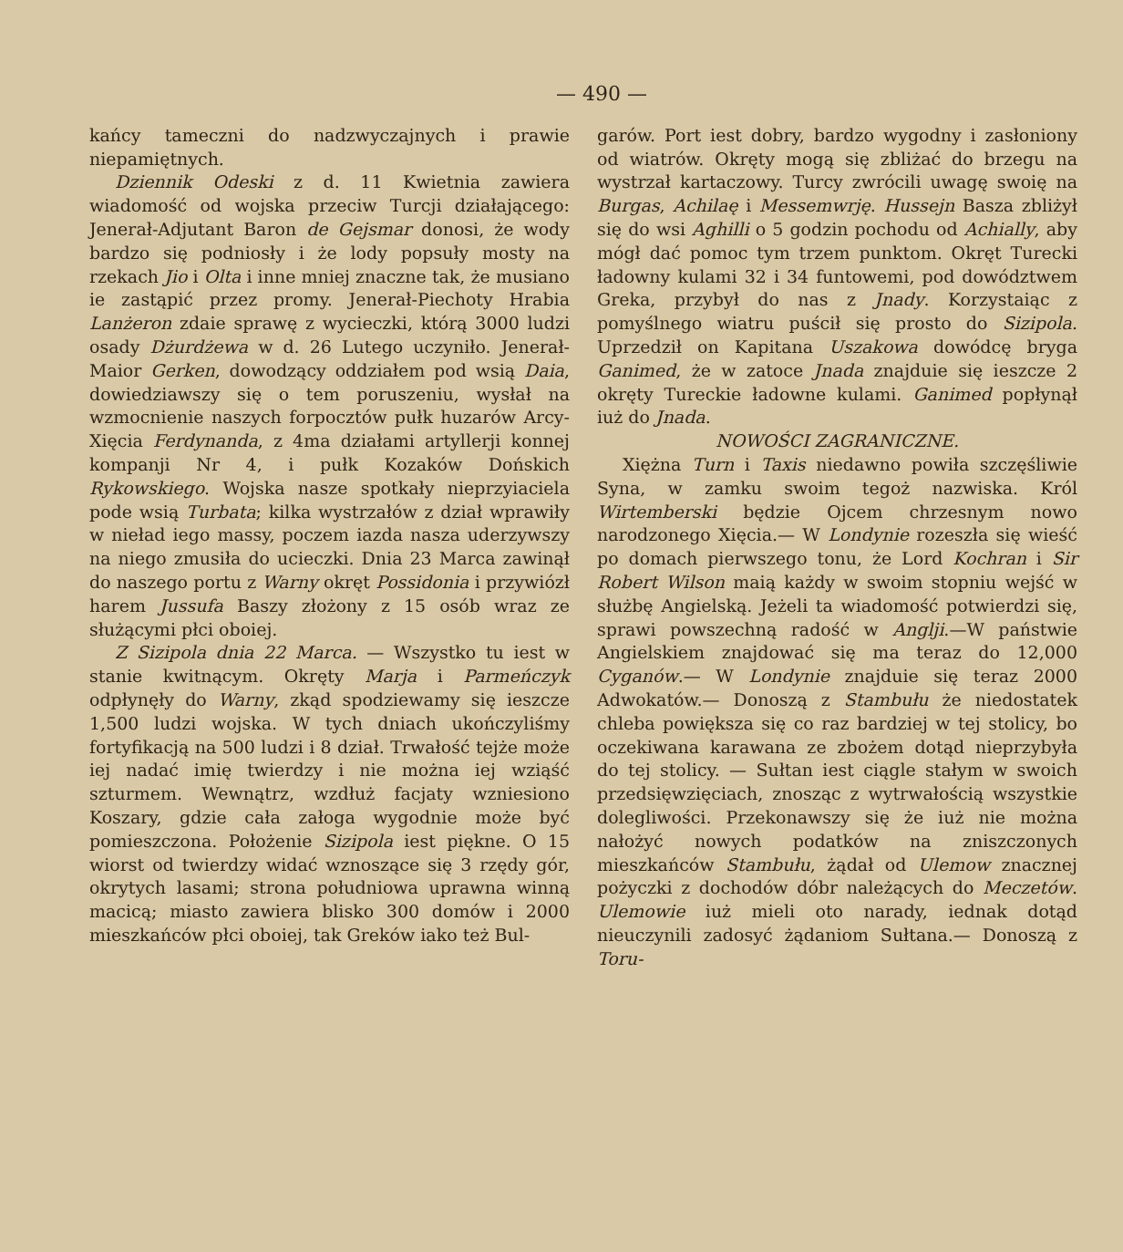— 490 —
kańcy tameczni do nadzwyczajnych i prawie niepamiętnych.
Dziennik Odeski z d. 11 Kwietnia zawiera wiadomość od wojska przeciw Turcji działającego: Jenerał-Adjutant Baron de Gejsmar donosi, że wody bardzo się podniosły i że lody popsuły mosty na rzekach Jio i Olta i inne mniej znaczne tak, że musiano ie zastąpić przez promy. Jenerał-Piechoty Hrabia Lanżeron zdaie sprawę z wycieczki, którą 3000 ludzi osady Dżurdżewa w d. 26 Lutego uczyniło. Jenerał-Maior Gerken, dowodzący oddziałem pod wsią Daia, dowiedziawszy się o tem poruszeniu, wysłał na wzmocnienie naszych forpocztów pułk huzarów Arcy-Xięcia Ferdynanda, z 4ma działami artyllerji konnej kompanji Nr 4, i pułk Kozaków Dońskich Rykowskiego. Wojska nasze spotkały nieprzyiaciela pode wsią Turbata; kilka wystrzałów z dział wprawiły w nieład iego massy, poczem iazda nasza uderzywszy na niego zmusiła do ucieczki. Dnia 23 Marca zawinął do naszego portu z Warny okręt Possidonia i przywiózł harem Jussufa Baszy złożony z 15 osób wraz ze służącymi płci oboiej.
Z Sizipola dnia 22 Marca. — Wszystko tu iest w stanie kwitnącym. Okręty Marja i Parmeńczyk odpłynęły do Warny, zkąd spodziewamy się ieszcze 1,500 ludzi wojska. W tych dniach ukończyliśmy fortyfikacją na 500 ludzi i 8 dział. Trwałość tejże może iej nadać imię twierdzy i nie można iej wziąść szturmem. Wewnątrz, wzdłuż facjaty wzniesiono Koszary, gdzie cała załoga wygodnie może być pomieszczona. Położenie Sizipola iest piękne. O 15 wiorst od twierdzy widać wznoszące się 3 rzędy gór, okrytych lasami; strona południowa uprawna winną macicą; miasto zawiera blisko 300 domów i 2000 mieszkańców płci oboiej, tak Greków iako też Bul-
garów. Port iest dobry, bardzo wygodny i zasłoniony od wiatrów. Okręty mogą się zbliżać do brzegu na wystrzał kartaczowy. Turcy zwrócili uwagę swoię na Burgas, Achilaę i Messemwrję. Hussejn Basza zbliżył się do wsi Aghilli o 5 godzin pochodu od Achially, aby mógł dać pomoc tym trzem punktom. Okręt Turecki ładowny kulami 32 i 34 funtowemi, pod dowództwem Greka, przybył do nas z Jnady. Korzystaiąc z pomyślnego wiatru puścił się prosto do Sizipola. Uprzedził on Kapitana Uszakowa dowódcę bryga Ganimed, że w zatoce Jnada znajduie się ieszcze 2 okręty Tureckie ładowne kulami. Ganimed popłynął iuż do Jnada.
NOWOŚCI ZAGRANICZNE.
Xiężna Turn i Taxis niedawno powiła szczęśliwie Syna, w zamku swoim tegoż nazwiska. Król Wirtemberski będzie Ojcem chrzesnym nowo narodzonego Xięcia.— W Londynie rozeszła się wieść po domach pierwszego tonu, że Lord Kochran i Sir Robert Wilson maią każdy w swoim stopniu wejść w służbę Angielską. Jeżeli ta wiadomość potwierdzi się, sprawi powszechną radość w Anglji.—W państwie Angielskiem znajdować się ma teraz do 12,000 Cyganów.— W Londynie znajduie się teraz 2000 Adwokatów.— Donoszą z Stambułu że niedostatek chleba powiększa się co raz bardziej w tej stolicy, bo oczekiwana karawana ze zbożem dotąd nieprzybyła do tej stolicy. — Sułtan iest ciągle stałym w swoich przedsięwzięciach, znosząc z wytrwałością wszystkie dolegliwości. Przekonawszy się że iuż nie można nałożyć nowych podatków na zniszczonych mieszkańców Stambułu, żądał od Ulemow znacznej pożyczki z dochodów dóbr należących do Meczetów. Ulemowie iuż mieli oto narady, iednak dotąd nieuczynili zadosyć żądaniom Sułtana.— Donoszą z Toru-